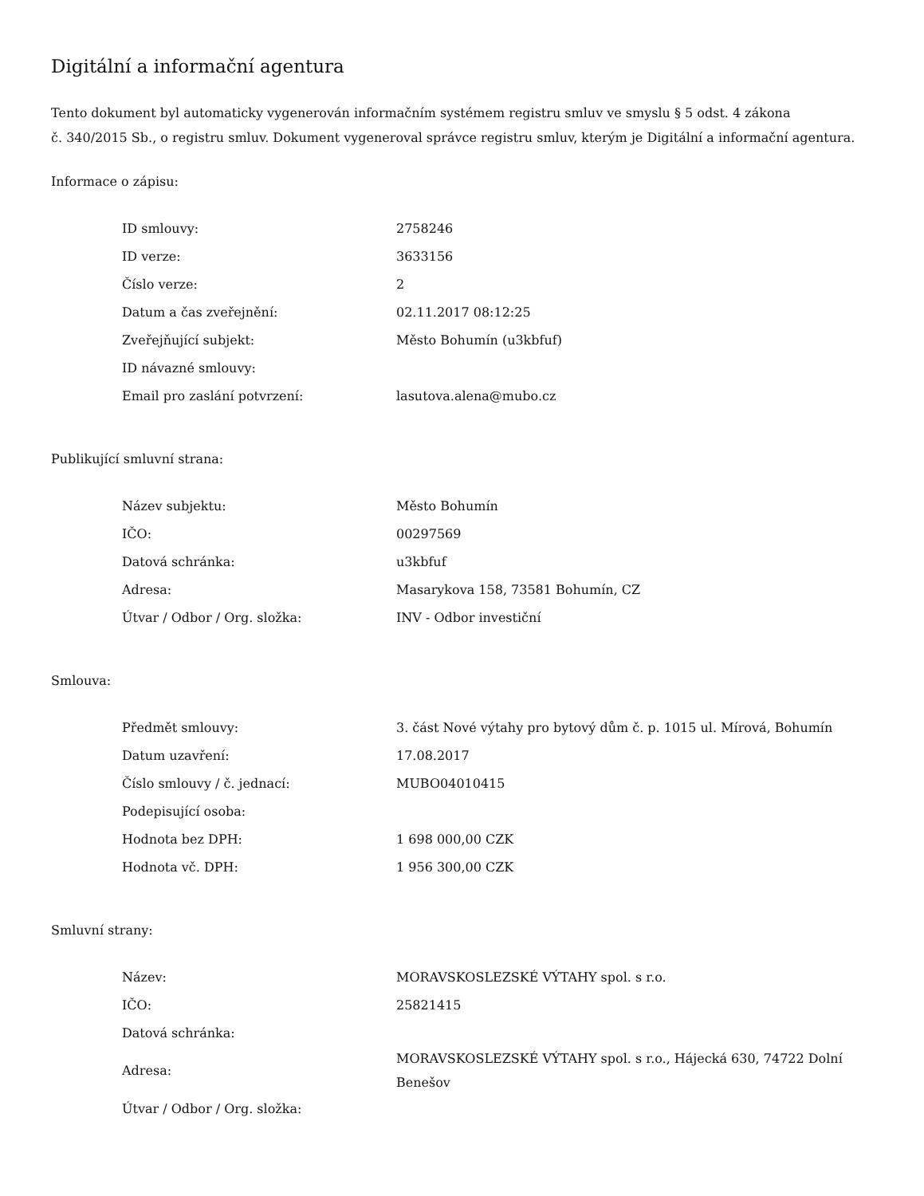Digitální a informační agentura
Tento dokument byl automaticky vygenerován informačním systémem registru smluv ve smyslu § 5 odst. 4 zákona
č. 340/2015 Sb., o registru smluv. Dokument vygeneroval správce registru smluv, kterým je Digitální a informační agentura.
Informace o zápisu:
| ID smlouvy: | 2758246 |
| ID verze: | 3633156 |
| Číslo verze: | 2 |
| Datum a čas zveřejnění: | 02.11.2017 08:12:25 |
| Zveřejňující subjekt: | Město Bohumín (u3kbfuf) |
| ID návazné smlouvy: | |
| Email pro zaslání potvrzení: | lasutova.alena@mubo.cz |
Publikující smluvní strana:
| Název subjektu: | Město Bohumín |
| IČO: | 00297569 |
| Datová schránka: | u3kbfuf |
| Adresa: | Masarykova 158, 73581 Bohumín, CZ |
| Útvar / Odbor / Org. složka: | INV - Odbor investiční |
Smlouva:
| Předmět smlouvy: | 3. část Nové výtahy pro bytový dům č. p. 1015 ul. Mírová, Bohumín |
| Datum uzavření: | 17.08.2017 |
| Číslo smlouvy / č. jednací: | MUBO04010415 |
| Podepisující osoba: | |
| Hodnota bez DPH: | 1 698 000,00 CZK |
| Hodnota vč. DPH: | 1 956 300,00 CZK |
Smluvní strany:
| Název: | MORAVSKOSLEZSKÉ VÝTAHY spol. s r.o. |
| IČO: | 25821415 |
| Datová schránka: | |
| Adresa: | MORAVSKOSLEZSKÉ VÝTAHY spol. s r.o., Hájecká 630, 74722 Dolní Benešov |
| Útvar / Odbor / Org. složka: | |